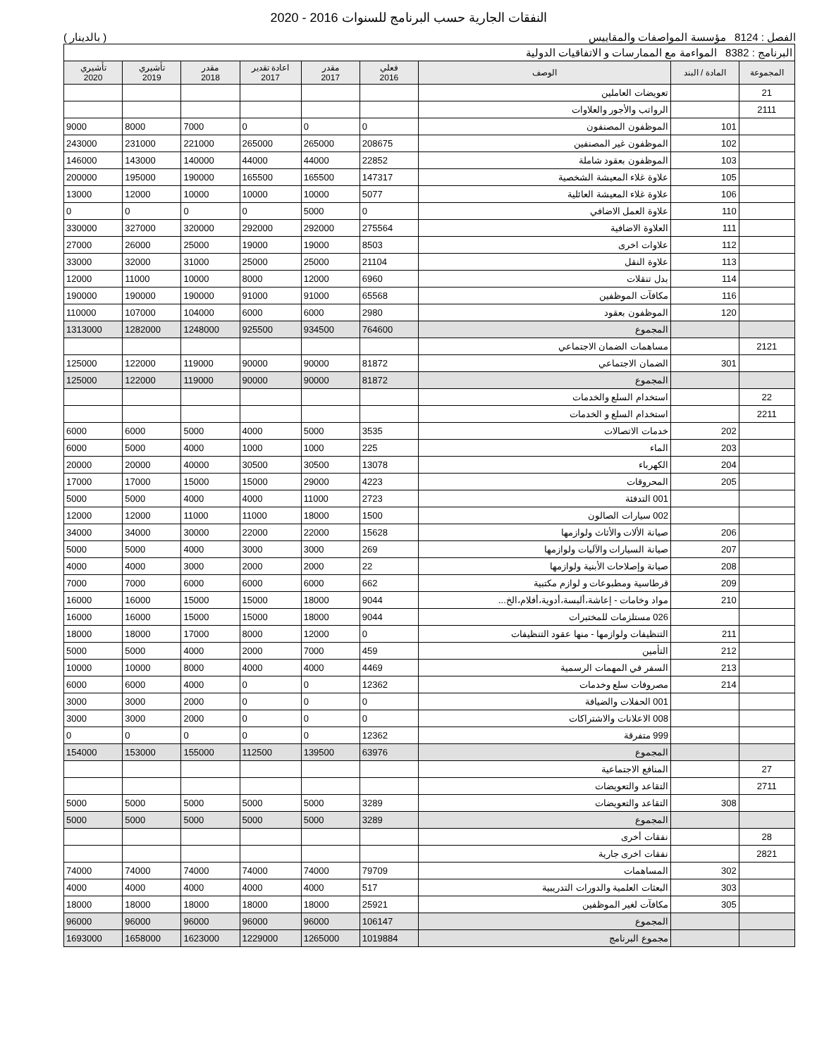النفقات الجارية حسب البرنامج للسنوات 2016 - 2020
الفصل : 8124 مؤسسة المواصفات والمقاييس ( بالدينار )
| البرنامج : 8382 المواءمة مع الممارسات و الاتفاقيات الدولية | | | | | | | | |
| المجموعة | المادة / البند | الوصف | فعلي 2016 | مقدر 2017 | اعادة تقدير 2017 | مقدر 2018 | تأشيري 2019 | تأشيري 2020 |
| 21 | | تعويضات العاملين | | | | | | |
| 2111 | | الرواتب والأجور والعلاوات | | | | | | |
| | 101 | الموظفون المصنفون | 0 | 0 | 0 | 7000 | 8000 | 9000 |
| | 102 | الموظفون غير المصنفين | 208675 | 265000 | 265000 | 221000 | 231000 | 243000 |
| | 103 | الموظفون بعقود شاملة | 22852 | 44000 | 44000 | 140000 | 143000 | 146000 |
| | 105 | علاوة غلاء المعيشة الشخصية | 147317 | 165500 | 165500 | 190000 | 195000 | 200000 |
| | 106 | علاوة غلاء المعيشة العائلية | 5077 | 10000 | 10000 | 10000 | 12000 | 13000 |
| | 110 | علاوة العمل الاضافي | 0 | 5000 | 0 | 0 | 0 | 0 |
| | 111 | العلاوة الاضافية | 275564 | 292000 | 292000 | 320000 | 327000 | 330000 |
| | 112 | علاوات اخرى | 8503 | 19000 | 19000 | 25000 | 26000 | 27000 |
| | 113 | علاوة النقل | 21104 | 25000 | 25000 | 31000 | 32000 | 33000 |
| | 114 | بدل تنقلات | 6960 | 12000 | 8000 | 10000 | 11000 | 12000 |
| | 116 | مكافآت الموظفين | 65568 | 91000 | 91000 | 190000 | 190000 | 190000 |
| | 120 | الموظفون بعقود | 2980 | 6000 | 6000 | 104000 | 107000 | 110000 |
| | | المجموع | 764600 | 934500 | 925500 | 1248000 | 1282000 | 1313000 |
| 2121 | | مساهمات الضمان الاجتماعي | | | | | | |
| | 301 | الضمان الاجتماعي | 81872 | 90000 | 90000 | 119000 | 122000 | 125000 |
| | | المجموع | 81872 | 90000 | 90000 | 119000 | 122000 | 125000 |
| 22 | | استخدام السلع والخدمات | | | | | | |
| 2211 | | استخدام السلع و الخدمات | | | | | | |
| | 202 | خدمات الاتصالات | 3535 | 5000 | 4000 | 5000 | 6000 | 6000 |
| | 203 | الماء | 225 | 1000 | 1000 | 4000 | 5000 | 6000 |
| | 204 | الكهرباء | 13078 | 30500 | 30500 | 40000 | 20000 | 20000 |
| | 205 | المحروقات | 4223 | 29000 | 15000 | 15000 | 17000 | 17000 |
| | | 001 التدفئة | 2723 | 11000 | 4000 | 4000 | 5000 | 5000 |
| | | 002 سيارات الصالون | 1500 | 18000 | 11000 | 11000 | 12000 | 12000 |
| | 206 | صيانة الألات والأثاث ولوازمها | 15628 | 22000 | 22000 | 30000 | 34000 | 34000 |
| | 207 | صيانة السيارات والآليات ولوازمها | 269 | 3000 | 3000 | 4000 | 5000 | 5000 |
| | 208 | صيانة وإصلاحات الأبنية ولوازمها | 22 | 2000 | 2000 | 3000 | 4000 | 4000 |
| | 209 | قرطاسية ومطبوعات و لوازم مكتبية | 662 | 6000 | 6000 | 6000 | 7000 | 7000 |
| | 210 | مواد وخامات - إعاشة،ألبسة،أدوية،أفلام،الخ... | 9044 | 18000 | 15000 | 15000 | 16000 | 16000 |
| | | 026 مستلزمات للمختبرات | 9044 | 18000 | 15000 | 15000 | 16000 | 16000 |
| | 211 | التنظيفات ولوازمها - منها عقود التنظيفات | 0 | 12000 | 8000 | 17000 | 18000 | 18000 |
| | 212 | التأمين | 459 | 7000 | 2000 | 4000 | 5000 | 5000 |
| | 213 | السفر في المهمات الرسمية | 4469 | 4000 | 4000 | 8000 | 10000 | 10000 |
| | 214 | مصروفات سلع وخدمات | 12362 | 0 | 0 | 4000 | 6000 | 6000 |
| | | 001 الحفلات والضيافة | 0 | 0 | 0 | 2000 | 3000 | 3000 |
| | | 008 الاعلانات والاشتراكات | 0 | 0 | 0 | 2000 | 3000 | 3000 |
| | | 999 متفرقة | 12362 | 0 | 0 | 0 | 0 | 0 |
| | | المجموع | 63976 | 139500 | 112500 | 155000 | 153000 | 154000 |
| 27 | | المنافع الاجتماعية | | | | | | |
| 2711 | | التقاعد والتعويضات | | | | | | |
| | 308 | التقاعد والتعويضات | 3289 | 5000 | 5000 | 5000 | 5000 | 5000 |
| | | المجموع | 3289 | 5000 | 5000 | 5000 | 5000 | 5000 |
| 28 | | نفقات أخرى | | | | | | |
| 2821 | | نفقات اخرى جارية | | | | | | |
| | 302 | المساهمات | 79709 | 74000 | 74000 | 74000 | 74000 | 74000 |
| | 303 | البعثات العلمية والدورات التدريبية | 517 | 4000 | 4000 | 4000 | 4000 | 4000 |
| | 305 | مكافآت لغير الموظفين | 25921 | 18000 | 18000 | 18000 | 18000 | 18000 |
| | | المجموع | 106147 | 96000 | 96000 | 96000 | 96000 | 96000 |
| | | مجموع البرنامج | 1019884 | 1265000 | 1229000 | 1623000 | 1658000 | 1693000 |